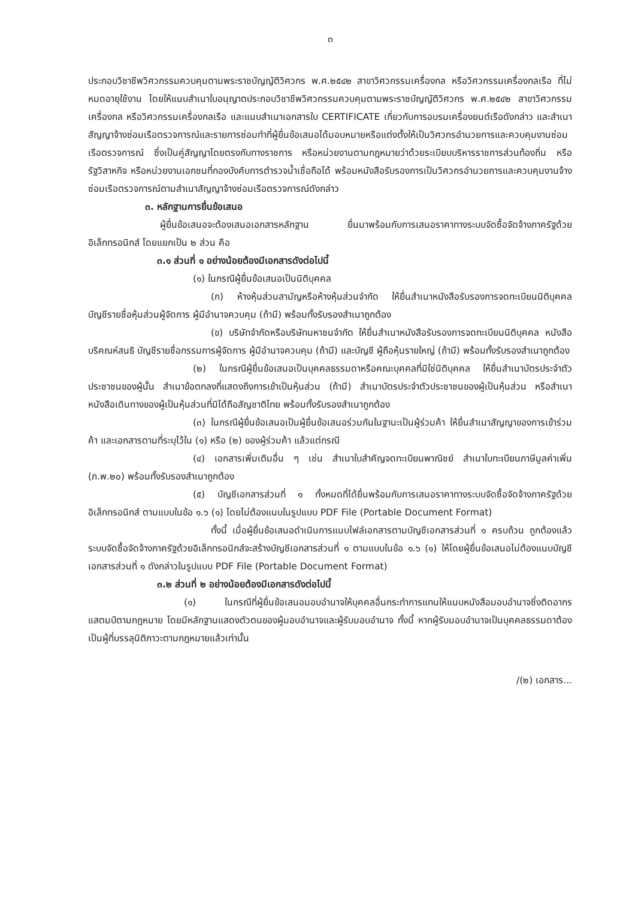๓
ประกอบวิชาชีพวิศวกรรมควบคุมตามพระราชบัญญัติวิศวกร พ.ศ.๒๕๔๒ สาขาวิศวกรรมเครื่องกล หรือวิศวกรรมเครื่องกลเรือ ที่ไม่หมดอายุใช้งาน โดยให้แนบสำเนาใบอนุญาตประกอบวิชาชีพวิศวกรรมควบคุมตามพระราชบัญญัติวิศวกร พ.ศ.๒๕๔๒ สาขาวิศวกรรมเครื่องกล หรือวิศวกรรมเครื่องกลเรือ และแนบสำเนาเอกสารใบ CERTIFICATE เกี่ยวกับการอบรมเครื่องยนต์เรือดังกล่าว และสำเนาสัญญาจ้างซ่อมเรือตรวจการณ์และรายการซ่อมทำที่ผู้ยื่นข้อเสนอได้มอบหมายหรือแต่งตั้งให้เป็นวิศวกรอำนวยการและควบคุมงานซ่อมเรือตรวจการณ์ ซึ่งเป็นคู่สัญญาโดยตรงกับทางราชการ หรือหน่วยงานตามกฎหมายว่าด้วยระเบียบบริหารราชการส่วนท้องถิ่น หรือรัฐวิสาหกิจ หรือหน่วยงานเอกชนที่กองบังคับการตำรวจน้ำเชื่อถือได้ พร้อมหนังสือรับรองการเป็นวิศวกรอำนวยการและควบคุมงานจ้างซ่อมเรือตรวจการณ์ตามสำเนาสัญญาจ้างซ่อมเรือตรวจการณ์ดังกล่าว
๓. หลักฐานการยื่นข้อเสนอ
ผู้ยื่นข้อเสนอจะต้องเสนอเอกสารหลักฐาน ยื่นมาพร้อมกับการเสนอราคาทางระบบจัดซื้อจัดจ้างภาครัฐด้วยอิเล็กทรอนิกส์ โดยแยกเป็น ๒ ส่วน คือ
๓.๑ ส่วนที่ ๑ อย่างน้อยต้องมีเอกสารดังต่อไปนี้
(๑) ในกรณีผู้ยื่นข้อเสนอเป็นนิติบุคคล
(ก) ห้างหุ้นส่วนสามัญหรือห้างหุ้นส่วนจำกัด ให้ยื่นสำเนาหนังสือรับรองการจดทะเบียนนิติบุคคล บัญชีรายชื่อหุ้นส่วนผู้จัดการ ผู้มีอำนาจควบคุม (ถ้ามี) พร้อมทั้งรับรองสำเนาถูกต้อง
(ข) บริษัทจำกัดหรือบริษัทมหาชนจำกัด ให้ยื่นสำเนาหนังสือรับรองการจดทะเบียนนิติบุคคล หนังสือบริคณห์สนธิ บัญชีรายชื่อกรรมการผู้จัดการ ผู้มีอำนาจควบคุม (ถ้ามี) และบัญชี ผู้ถือหุ้นรายใหญ่ (ถ้ามี) พร้อมทั้งรับรองสำเนาถูกต้อง
(๒) ในกรณีผู้ยื่นข้อเสนอเป็นบุคคลธรรมดาหรือคณะบุคคลที่มิใช่นิติบุคคล ให้ยื่นสำเนาบัตรประจำตัวประชาชนของผู้นั้น สำเนาข้อตกลงที่แสดงถึงการเข้าเป็นหุ้นส่วน (ถ้ามี) สำเนาบัตรประจำตัวประชาชนของผู้เป็นหุ้นส่วน หรือสำเนาหนังสือเดินทางของผู้เป็นหุ้นส่วนที่มิได้ถือสัญชาติไทย พร้อมทั้งรับรองสำเนาถูกต้อง
(๓) ในกรณีผู้ยื่นข้อเสนอเป็นผู้ยื่นข้อเสนอร่วมกันในฐานะเป็นผู้ร่วมค้า ให้ยื่นสำเนาสัญญาของการเข้าร่วมค้า และเอกสารตามที่ระบุไว้ใน (๑) หรือ (๒) ของผู้ร่วมค้า แล้วแต่กรณี
(๔) เอกสารเพิ่มเติมอื่น ๆ เช่น สำเนาใบสำคัญจดทะเบียนพาณิชย์ สำเนาใบทะเบียนภาษีมูลค่าเพิ่ม (ภ.พ.๒๐) พร้อมทั้งรับรองสำเนาถูกต้อง
(๕) บัญชีเอกสารส่วนที่ ๑ ทั้งหมดที่ได้ยื่นพร้อมกับการเสนอราคาทางระบบจัดซื้อจัดจ้างภาครัฐด้วยอิเล็กทรอนิกส์ ตามแบบในข้อ ๑.๖ (๑) โดยไม่ต้องแนบในรูปแบบ PDF File (Portable Document Format)
ทั้งนี้ เมื่อผู้ยื่นข้อเสนอดำเนินการแนบไฟล์เอกสารตามบัญชีเอกสารส่วนที่ ๑ ครบถ้วน ถูกต้องแล้ว ระบบจัดซื้อจัดจ้างภาครัฐด้วยอิเล็กทรอนิกส์จะสร้างบัญชีเอกสารส่วนที่ ๑ ตามแบบในข้อ ๑.๖ (๑) ให้โดยผู้ยื่นข้อเสนอไม่ต้องแนบบัญชีเอกสารส่วนที่ ๑ ดังกล่าวในรูปแบบ PDF File (Portable Document Format)
๓.๒ ส่วนที่ ๒ อย่างน้อยต้องมีเอกสารดังต่อไปนี้
(๑) ในกรณีที่ผู้ยื่นข้อเสนอมอบอำนาจให้บุคคลอื่นกระทำการแทนให้แนบหนังสือมอบอำนาจซึ่งติดอากรแสตมป์ตามกฎหมาย โดยมีหลักฐานแสดงตัวตนของผู้มอบอำนาจและผู้รับมอบอำนาจ ทั้งนี้ หากผู้รับมอบอำนาจเป็นบุคคลธรรมดาต้องเป็นผู้ที่บรรลุนิติภาวะตามกฎหมายแล้วเท่านั้น
/(๒) เอกสาร...